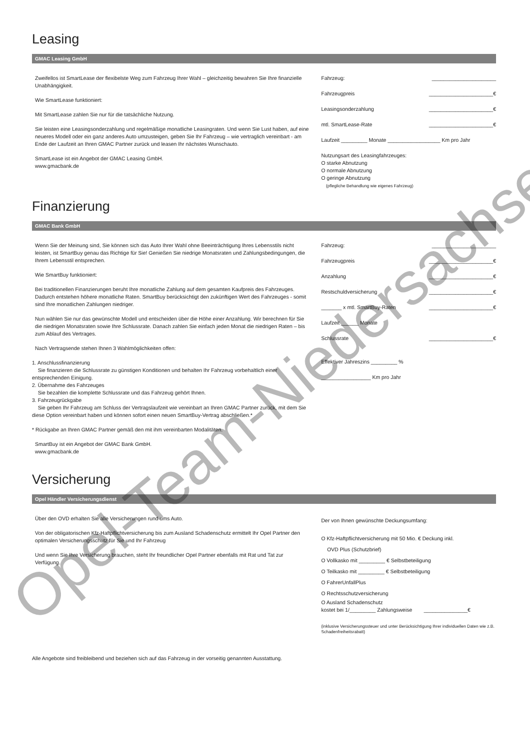Leasing
GMAC Leasing GmbH
Zweifellos ist SmartLease der flexibelste Weg zum Fahrzeug Ihrer Wahl – gleichzeitig bewahren Sie Ihre finanzielle Unabhängigkeit.
Wie SmartLease funktioniert:
Mit SmartLease zahlen Sie nur für die tatsächliche Nutzung.
Sie leisten eine Leasingsonderzahlung und regelmäßige monatliche Leasingraten. Und wenn Sie Lust haben, auf eine neueres Modell oder ein ganz anderes Auto umzusteigen, geben Sie Ihr Fahrzeug – wie vertraglich vereinbart - am Ende der Laufzeit an Ihren GMAC Partner zurück und leasen Ihr nächstes Wunschauto.
SmartLease ist ein Angebot der GMAC Leasing GmbH.
www.gmacbank.de
Fahrzeug: ______________________
Fahrzeugpreis ______________________€
Leasingsonderzahlung ______________________€
mtl. SmartLease-Rate ______________________€
Laufzeit _________ Monate __________________ Km pro Jahr
Nutzungsart des Leasingfahrzeuges:
O starke Abnutzung
O normale Abnutzung
O geringe Abnutzung
(pflegliche Behandlung wie eigenes Fahrzeug)
Finanzierung
GMAC Bank GmbH
Wenn Sie der Meinung sind, Sie können sich das Auto Ihrer Wahl ohne Beeinträchtigung Ihres Lebensstils nicht leisten, ist SmartBuy genau das Richtige für Sie! Genießen Sie niedrige Monatsraten und Zahlungsbedingungen, die Ihrem Lebensstil entsprechen.
Wie SmartBuy funktioniert:
Bei traditionellen Finanzierungen beruht Ihre monatliche Zahlung auf dem gesamten Kaufpreis des Fahrzeuges. Dadurch entstehen höhere monatliche Raten. SmartBuy berücksichtigt den zukünftigen Wert des Fahrzeuges - somit sind Ihre monatlichen Zahlungen niedriger.
Nun wählen Sie nur das gewünschte Modell und entscheiden über die Höhe einer Anzahlung. Wir berechnen für Sie die niedrigen Monatsraten sowie Ihre Schlussrate. Danach zahlen Sie einfach jeden Monat die niedrigen Raten – bis zum Ablauf des Vertrages.
Nach Vertragsende stehen Ihnen 3 Wahlmöglichkeiten offen:
1. Anschlussfinanzierung
Sie finanzieren die Schlussrate zu günstigen Konditionen und behalten Ihr Fahrzeug vorbehaltlich einer entsprechenden Einigung.
2. Übernahme des Fahrzeuges
Sie bezahlen die komplette Schlussrate und das Fahrzeug gehört Ihnen.
3. Fahrzeugrückgabe
Sie geben Ihr Fahrzeug am Schluss der Vertragslaufzeit wie vereinbart an Ihren GMAC Partner zurück, mit dem Sie diese Option vereinbart haben und können sofort einen neuen SmartBuy-Vertrag abschließen.*
* Rückgabe an Ihren GMAC Partner gemäß den mit ihm vereinbarten Modalitäten.
SmartBuy ist ein Angebot der GMAC Bank GmbH.
www.gmacbank.de
Fahrzeug: ______________________
Fahrzeugpreis ______________________€
Anzahlung ______________________€
Restschuldversicherung ______________________€
_______ x mtl. SmartBuy-Raten ______________________€
Laufzeit ______ Monate
Schlussrate ______________________€
Effektiver Jahreszins _________ %
_________________ Km pro Jahr
Versicherung
Opel Händler Versicherungsdienst
Über den OVD erhalten Sie alle Versicherungen rund ums Auto.
Von der obligatorischen Kfz-Haftpflichtversicherung bis zum Ausland Schadenschutz ermittelt Ihr Opel Partner den optimalen Versicherungsschutz für Sie und Ihr Fahrzeug
Und wenn Sie Ihre Versicherung brauchen, steht Ihr freundlicher Opel Partner ebenfalls mit Rat und Tat zur Verfügung.
Der von Ihnen gewünschte Deckungsumfang:
O Kfz-Haftpflichtversicherung mit 50 Mio. € Deckung inkl.
OVD Plus (Schutzbrief)
O Vollkasko mit _________ € Selbstbeteiligung
O Teilkasko mit _________ € Selbstbeteiligung
O FahrerUnfallPlus
O Rechtsschutzversicherung
O Ausland Schadenschutz
kostet bei 1/_________ Zahlungsweise _______________€
(inklusive Versicherungssteuer und unter Berücksichtigung Ihrer individuellen Daten wie z.B. Schadenfreiheitsrabatt)
Alle Angebote sind freibleibend und beziehen sich auf das Fahrzeug in der vorseitig genannten Ausstattung.
Opel-Team-Niedersachsen